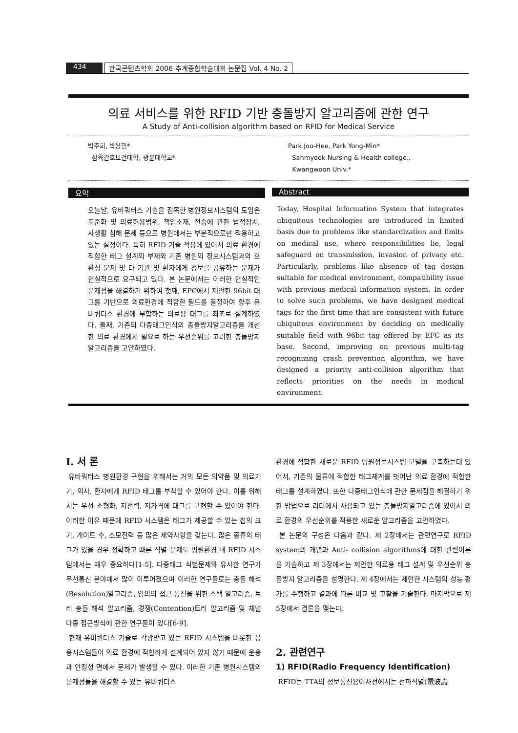434 한국콘텐츠학회 2006 추계종합학술대회 논문집 Vol. 4 No. 2
의료 서비스를 위한 RFID 기반 충돌방지 알고리즘에 관한 연구
A Study of Anti-collision algorithm based on RFID for Medical Service
박주희, 박용민*
삼육간호보건대학, 광운대학교*
Park Joo-Hee, Park Yong-Min*
Sahmyook Nursing & Health college.,
Kwangwoon Univ.*
요약
오늘날, 유비쿼터스 기술을 접목한 병원정보시스템의 도입은 표준화 및 의료허용범위, 책임소재, 전송에 관한 법적장치, 사생활 침해 문제 등으로 병원에서는 부분적으로만 적용하고 있는 실정이다. 특히 RFID 기술 적용에 있어서 의료 환경에 적합한 태그 설계의 부재와 기존 병원의 정보시스템과의 호환성 문제 및 타 기관 및 환자에게 정보를 공유하는 문제가 현실적으로 요구되고 있다. 본 논문에서는 이러한 현실적인 문제점을 해결하기 위하여 첫째, EPC에서 제안한 96bit 태그를 기반으로 의료환경에 적합한 필드를 결정하여 향후 유비쿼터스 환경에 부합하는 의료용 태그를 최초로 설계하였다. 둘째, 기존의 다중태그인식의 충돌방지알고리즘을 개선한 의료 환경에서 필요로 하는 우선순위를 고려한 충돌방지 알고리즘을 고안하였다.
Abstract
Today, Hospital Information System that integrates ubiquitous technologies are introduced in limited basis due to problems like standardization and limits on medical use, where responsibilities lie, legal safeguard on transmission, invasion of privacy etc. Particularly, problems like absence of tag design suitable for medical environment, compatibility issue with previous medical information system. In order to solve such problems, we have designed medical tags for the first time that are consistent with future ubiquitous environment by deciding on medically suitable field with 96bit tag offered by EFC as its base. Second, improving on previous multi-tag recognizing crash prevention algorithm, we have designed a priority anti-collision algorithm that reflects priorities on the needs in medical environment.
I. 서 론
유비쿼터스 병원환경 구현을 위해서는 거의 모든 의약품 및 의료기기, 의사, 환자에게 RFID 태그를 부착할 수 있어야 한다. 이를 위해서는 우선 소형화, 저전력, 저가격에 태그를 구현할 수 있어야 한다. 이러한 이유 때문에 RFID 시스템은 태그가 제공할 수 있는 칩의 크기, 게이트 수, 소모전력 등 많은 제약사항을 갖는다. 많은 종류의 태그가 있을 경우 정확하고 빠른 식별 문제도 병원환경 내 RFID 시스템에서는 매우 중요하다[1-5]. 다중태그 식별문제와 유사한 연구가 무선통신 분야에서 많이 이루어졌으며 이러한 연구들로는 충돌 해석(Resolution)알고리즘, 임의의 접근 통신을 위한 스택 알고리즘, 트리 충돌 해석 알고리즘, 경쟁(Contention)트리 알고리즘 및 채널 다중 접근방식에 관한 연구들이 있다[6-9].
현재 유비쿼터스 기술로 각광받고 있는 RFID 시스템을 비롯한 응용시스템들이 의료 환경에 적합하게 설계되어 있지 않기 때문에 운용과 안정성 면에서 문제가 발생할 수 있다. 이러한 기존 병원시스템의 문제점들을 해결할 수 있는 유비쿼터스
환경에 적합한 새로운 RFID 병원정보시스템 모델을 구축하는데 있어서, 기존의 물류에 적합한 태그체계를 벗어난 의료 환경에 적합한 태그를 설계하였다. 또한 다중태그인식에 관한 문제점을 해결하기 위한 방법으로 리더에서 사용되고 있는 충돌방지알고리즘에 있어서 의료 환경의 우선순위를 적용한 새로운 알고리즘을 고안하였다.
본 논문의 구성은 다음과 같다. 제 2장에서는 관련연구로 RFID system의 개념과 Anti- collision algorithms에 대한 관련이론을 기술하고 제 3장에서는 제안한 의료용 태그 설계 및 우선순위 충돌방지 알고리즘을 설명한다. 제 4장에서는 제안한 시스템의 성능 평가를 수행하고 결과에 따른 비교 및 고찰을 기술한다. 마지막으로 제 5장에서 결론을 맺는다.
2. 관련연구
1) RFID(Radio Frequency Identification)
RFID는 TTA의 정보통신용어사전에서는 전파식별(電波識